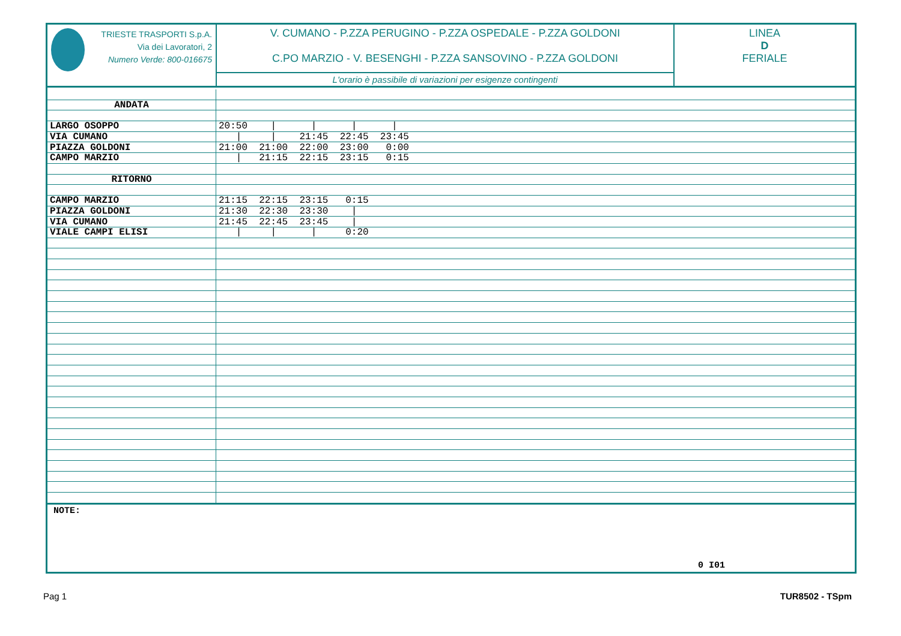TRIESTE TRASPORTI S.p.A.
Via dei Lavoratori, 2
Numero Verde: 800-016675
V. CUMANO - P.ZZA PERUGINO - P.ZZA OSPEDALE - P.ZZA GOLDONI
C.PO MARZIO - V. BESENGHI - P.ZZA SANSOVINO - P.ZZA GOLDONI
L'orario è passibile di variazioni per esigenze contingenti
LINEA
D
FERIALE
| ANDATA | |
| LARGO OSOPPO | 20:50 / / / / |
| VIA CUMANO | / / 21:45 22:45 23:45 |
| PIAZZA GOLDONI | 21:00 21:00 22:00 23:00 0:00 |
| CAMPO MARZIO | / 21:15 22:15 23:15 0:15 |
| RITORNO | |
| CAMPO MARZIO | 21:15 22:15 23:15 0:15 |
| PIAZZA GOLDONI | 21:30 22:30 23:30 / |
| VIA CUMANO | 21:45 22:45 23:45 / |
| VIALE CAMPI ELISI | / / / 0:20 |
NOTE:
0 I01
Pag 1 TUR8502 - TSpm